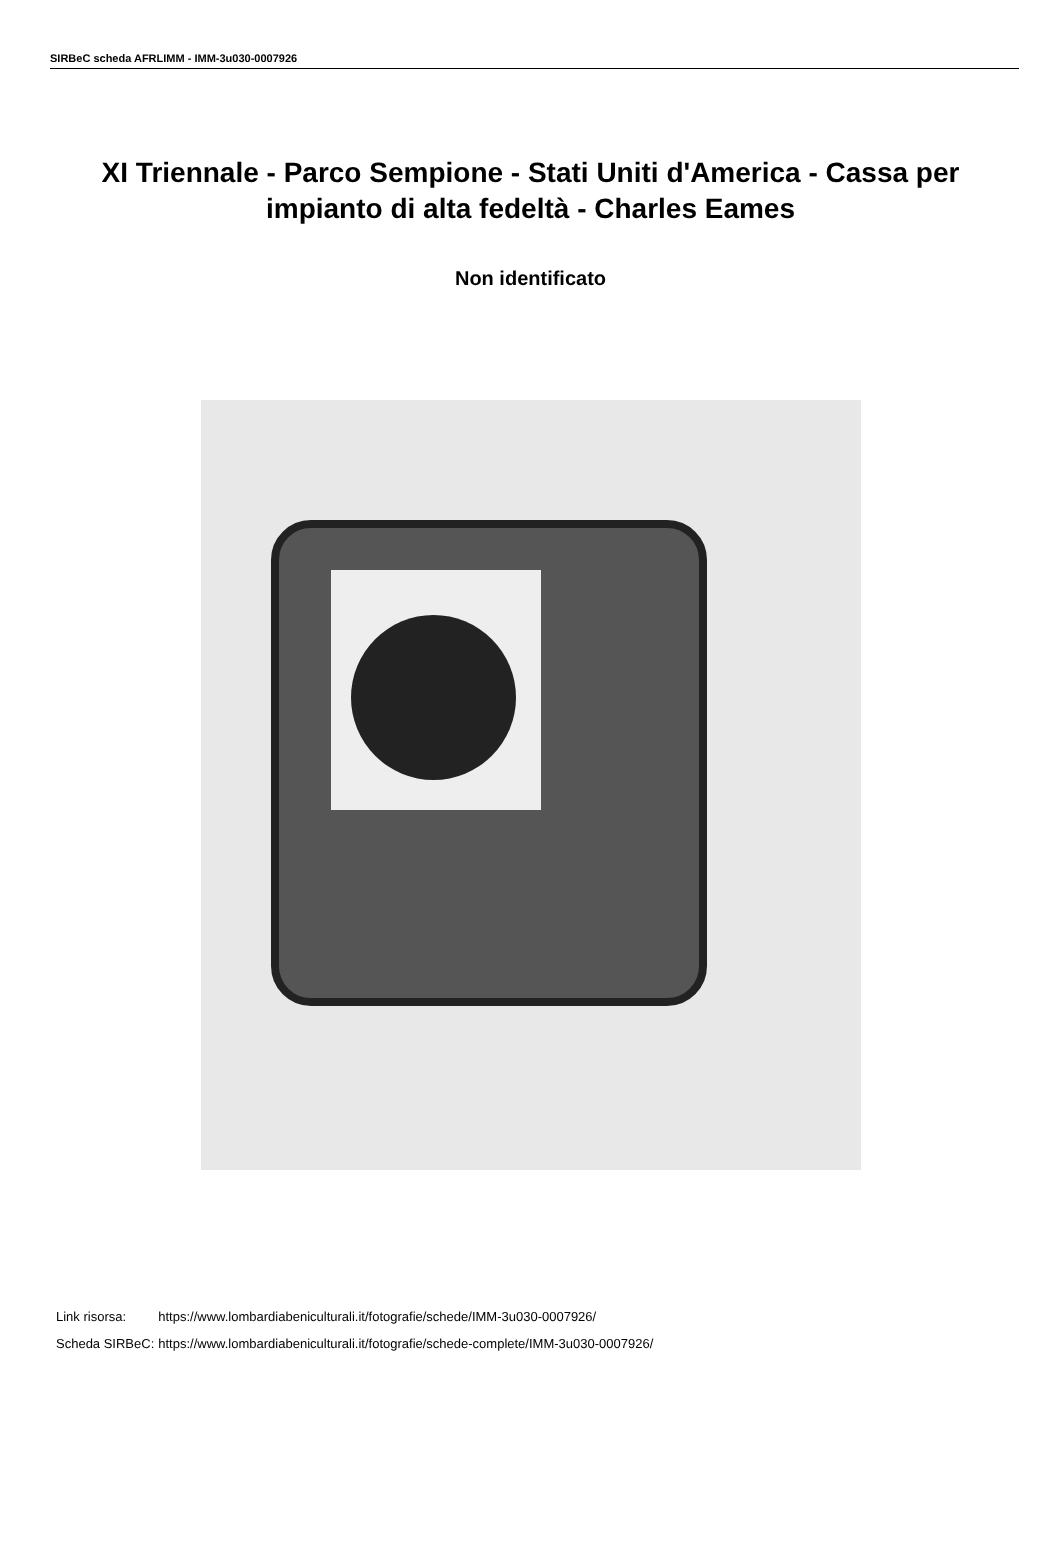SIRBeC scheda AFRLIMM - IMM-3u030-0007926
XI Triennale - Parco Sempione - Stati Uniti d'America - Cassa per impianto di alta fedeltà - Charles Eames
Non identificato
| Link risorsa: | https://www.lombardiabeniculturali.it/fotografie/schede/IMM-3u030-0007926/ |
| Scheda SIRBeC: | https://www.lombardiabeniculturali.it/fotografie/schede-complete/IMM-3u030-0007926/ |